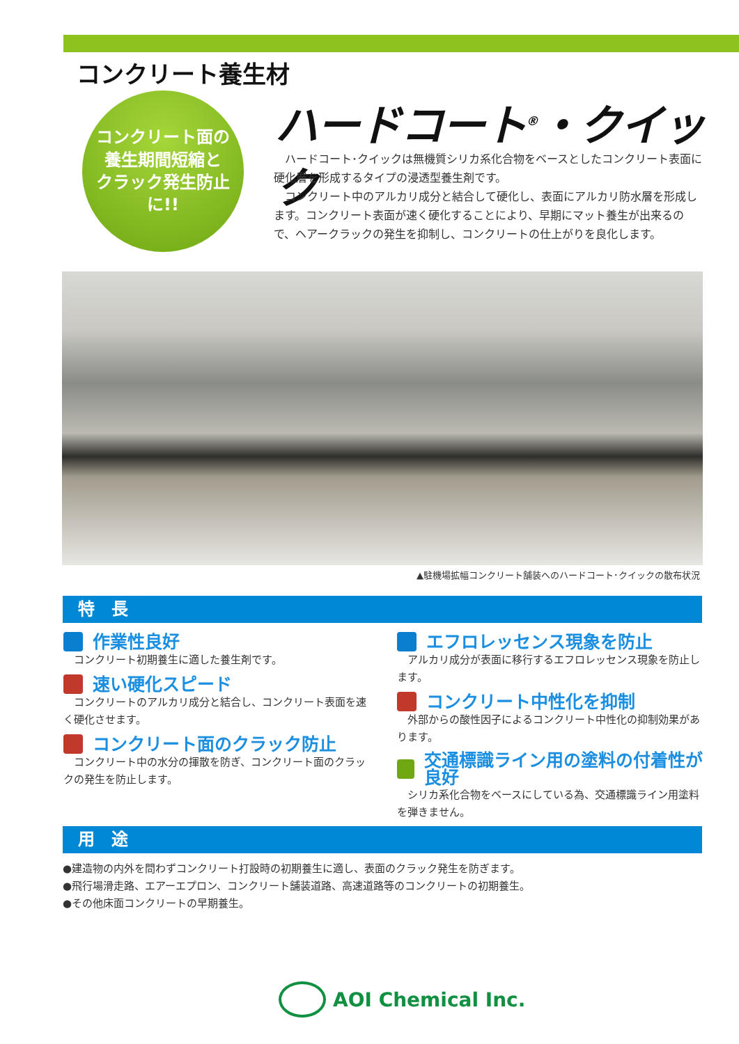コンクリート養生材
コンクリート面の
養生期間短縮と
クラック発生防止に!!
ハードコート<sup>®</sup>・クイック
　ハードコート･クイックは無機質シリカ系化合物をベースとしたコンクリート表面に硬化層を形成するタイプの浸透型養生剤です。
　コンクリート中のアルカリ成分と結合して硬化し、表面にアルカリ防水層を形成します。コンクリート表面が速く硬化することにより、早期にマット養生が出来るので、ヘアークラックの発生を抑制し、コンクリートの仕上がりを良化します。
▲駐機場拡幅コンクリート舗装へのハードコート･クイックの散布状況
特　長
作業性良好
　コンクリート初期養生に適した養生剤です。
速い硬化スピード
　コンクリートのアルカリ成分と結合し、コンクリート表面を速く硬化させます。
コンクリート面のクラック防止
　コンクリート中の水分の揮散を防ぎ、コンクリート面のクラックの発生を防止します。
エフロレッセンス現象を防止
　アルカリ成分が表面に移行するエフロレッセンス現象を防止します。
コンクリート中性化を抑制
　外部からの酸性因子によるコンクリート中性化の抑制効果があります。
交通標識ライン用の塗料の付着性が良好
　シリカ系化合物をベースにしている為、交通標識ライン用塗料を弾きません。
用　途
●建造物の内外を問わずコンクリート打設時の初期養生に適し、表面のクラック発生を防ぎます。
●飛行場滑走路、エアーエプロン、コンクリート舗装道路、高速道路等のコンクリートの初期養生。
●その他床面コンクリートの早期養生。
AOI Chemical Inc.